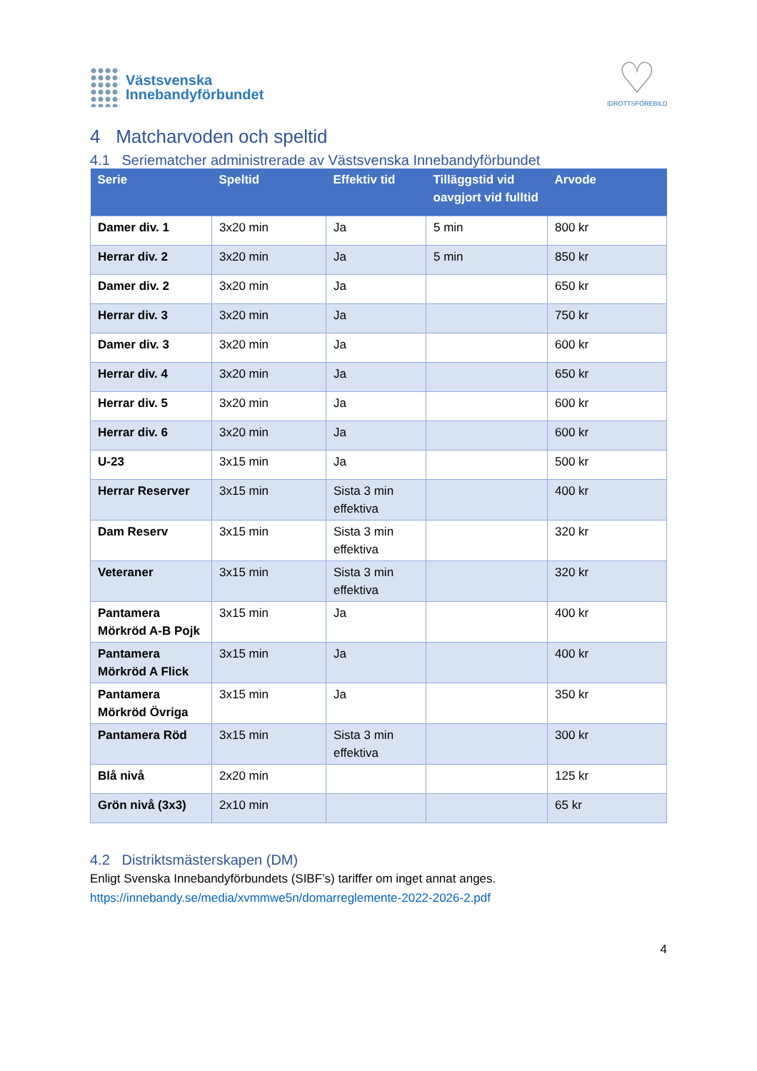Västsvenska
Innebandyförbundet
♡
IDROTTSFÖREBILD
4 Matcharvoden och speltid
4.1 Seriematcher administrerade av Västsvenska Innebandyförbundet
| Serie | Speltid | Effektiv tid | Tilläggstid vid oavgjort vid fulltid | Arvode |
| --- | --- | --- | --- | --- |
| Damer div. 1 | 3x20 min | Ja | 5 min | 800 kr |
| Herrar div. 2 | 3x20 min | Ja | 5 min | 850 kr |
| Damer div. 2 | 3x20 min | Ja | | 650 kr |
| Herrar div. 3 | 3x20 min | Ja | | 750 kr |
| Damer div. 3 | 3x20 min | Ja | | 600 kr |
| Herrar div. 4 | 3x20 min | Ja | | 650 kr |
| Herrar div. 5 | 3x20 min | Ja | | 600 kr |
| Herrar div. 6 | 3x20 min | Ja | | 600 kr |
| U-23 | 3x15 min | Ja | | 500 kr |
| Herrar Reserver | 3x15 min | Sista 3 min effektiva | | 400 kr |
| Dam Reserv | 3x15 min | Sista 3 min effektiva | | 320 kr |
| Veteraner | 3x15 min | Sista 3 min effektiva | | 320 kr |
| Pantamera Mörkröd A-B Pojk | 3x15 min | Ja | | 400 kr |
| Pantamera Mörkröd A Flick | 3x15 min | Ja | | 400 kr |
| Pantamera Mörkröd Övriga | 3x15 min | Ja | | 350 kr |
| Pantamera Röd | 3x15 min | Sista 3 min effektiva | | 300 kr |
| Blå nivå | 2x20 min | | | 125 kr |
| Grön nivå (3x3) | 2x10 min | | | 65 kr |
4.2 Distriktsmästerskapen (DM)
Enligt Svenska Innebandyförbundets (SIBF’s) tariffer om inget annat anges.
https://innebandy.se/media/xvmmwe5n/domarreglemente-2022-2026-2.pdf
4